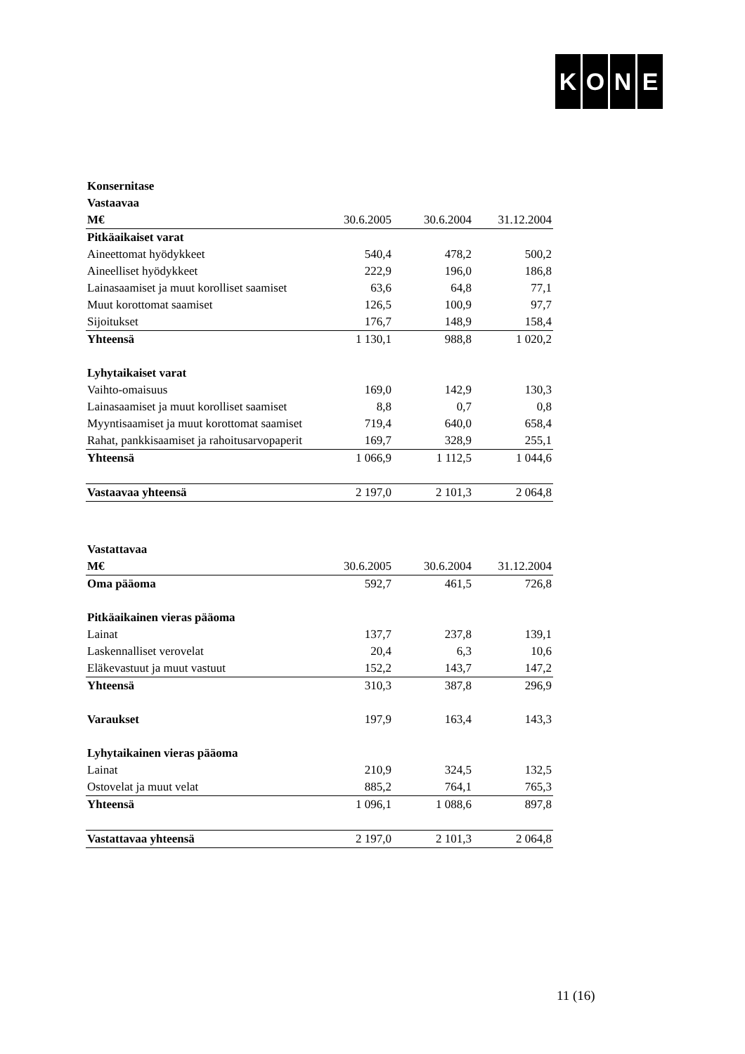KONE
| Konsernitase | | | |
| Vastaavaa | | | |
| M€ | 30.6.2005 | 30.6.2004 | 31.12.2004 |
| Pitkäaikaiset varat | | | |
| Aineettomat hyödykkeet | 540,4 | 478,2 | 500,2 |
| Aineelliset hyödykkeet | 222,9 | 196,0 | 186,8 |
| Lainasaamiset ja muut korolliset saamiset | 63,6 | 64,8 | 77,1 |
| Muut korottomat saamiset | 126,5 | 100,9 | 97,7 |
| Sijoitukset | 176,7 | 148,9 | 158,4 |
| Yhteensä | 1 130,1 | 988,8 | 1 020,2 |
| Lyhytaikaiset varat | | | |
| Vaihto-omaisuus | 169,0 | 142,9 | 130,3 |
| Lainasaamiset ja muut korolliset saamiset | 8,8 | 0,7 | 0,8 |
| Myyntisaamiset ja muut korottomat saamiset | 719,4 | 640,0 | 658,4 |
| Rahat, pankkisaamiset ja rahoitusarvopaperit | 169,7 | 328,9 | 255,1 |
| Yhteensä | 1 066,9 | 1 112,5 | 1 044,6 |
| Vastaavaa yhteensä | 2 197,0 | 2 101,3 | 2 064,8 |
| Vastattavaa | | | |
| M€ | 30.6.2005 | 30.6.2004 | 31.12.2004 |
| Oma pääoma | 592,7 | 461,5 | 726,8 |
| Pitkäaikainen vieras pääoma | | | |
| Lainat | 137,7 | 237,8 | 139,1 |
| Laskennalliset verovelat | 20,4 | 6,3 | 10,6 |
| Eläkevastuut ja muut vastuut | 152,2 | 143,7 | 147,2 |
| Yhteensä | 310,3 | 387,8 | 296,9 |
| Varaukset | 197,9 | 163,4 | 143,3 |
| Lyhytaikainen vieras pääoma | | | |
| Lainat | 210,9 | 324,5 | 132,5 |
| Ostovelat ja muut velat | 885,2 | 764,1 | 765,3 |
| Yhteensä | 1 096,1 | 1 088,6 | 897,8 |
| Vastattavaa yhteensä | 2 197,0 | 2 101,3 | 2 064,8 |
11 (16)